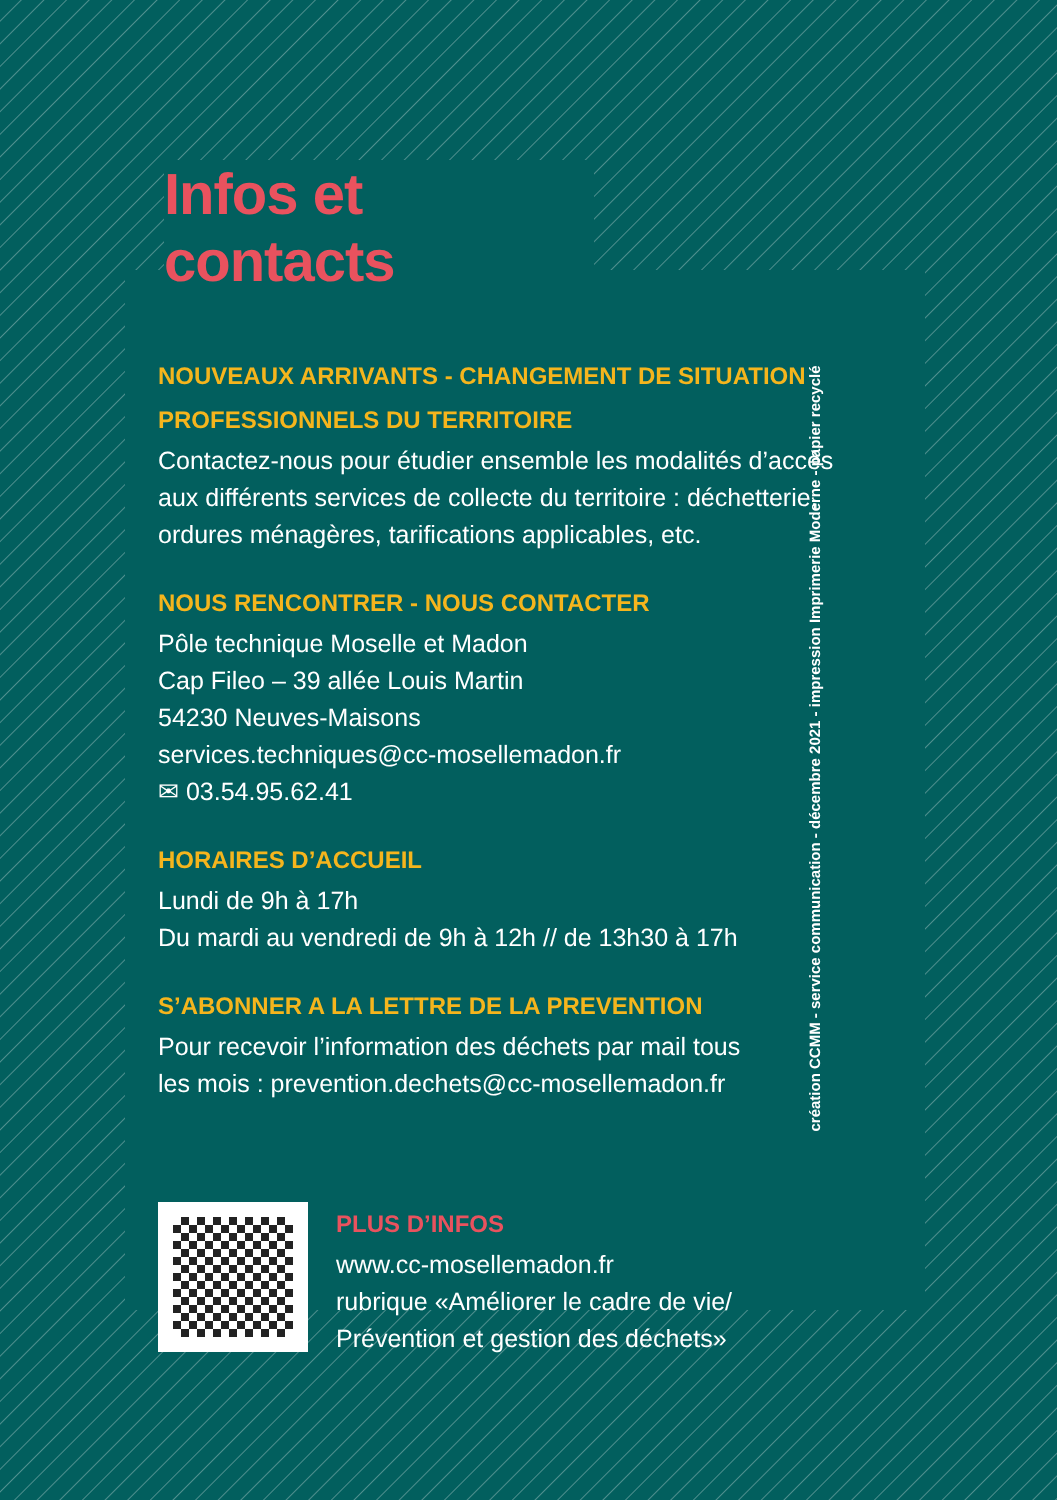Infos et contacts
NOUVEAUX ARRIVANTS - CHANGEMENT DE SITUATION
PROFESSIONNELS DU TERRITOIRE
Contactez-nous pour étudier ensemble les modalités d’accès
aux différents services de collecte du territoire : déchetterie,
ordures ménagères, tarifications applicables, etc.
NOUS RENCONTRER - NOUS CONTACTER
Pôle technique Moselle et Madon
Cap Fileo – 39 allée Louis Martin
54230 Neuves-Maisons
services.techniques@cc-mosellemadon.fr
✉ 03.54.95.62.41
HORAIRES D’ACCUEIL
Lundi de 9h à 17h
Du mardi au vendredi de 9h à 12h // de 13h30 à 17h
S’ABONNER A LA LETTRE DE LA PREVENTION
Pour recevoir l’information des déchets par mail tous
les mois : prevention.dechets@cc-mosellemadon.fr
PLUS D’INFOS
www.cc-mosellemadon.fr
rubrique «Améliorer le cadre de vie/
Prévention et gestion des déchets»
création CCMM - service communication - décembre 2021 - impression Imprimerie Moderne - papier recyclé